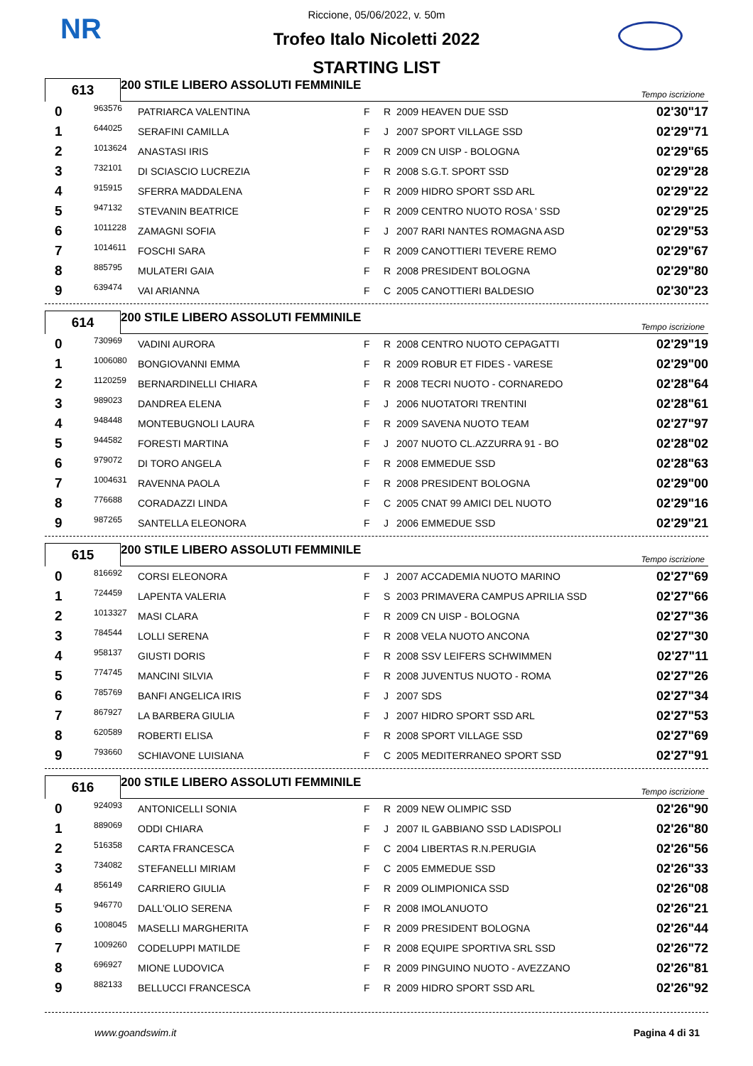NR
Riccione, 05/06/2022, v. 50m
Trofeo Italo Nicoletti 2022
STARTING LIST
613
200 STILE LIBERO ASSOLUTI FEMMINILE Tempo iscrizione
| 0 | 963576 | PATRIARCA VALENTINA | F | R | 2009 HEAVEN DUE SSD | 02'30"17 |
| 1 | 644025 | SERAFINI CAMILLA | F | J | 2007 SPORT VILLAGE SSD | 02'29"71 |
| 2 | 1013624 | ANASTASI IRIS | F | R | 2009 CN UISP - BOLOGNA | 02'29"65 |
| 3 | 732101 | DI SCIASCIO LUCREZIA | F | R | 2008 S.G.T. SPORT SSD | 02'29"28 |
| 4 | 915915 | SFERRA MADDALENA | F | R | 2009 HIDRO SPORT SSD ARL | 02'29"22 |
| 5 | 947132 | STEVANIN BEATRICE | F | R | 2009 CENTRO NUOTO ROSA ' SSD | 02'29"25 |
| 6 | 1011228 | ZAMAGNI SOFIA | F | J | 2007 RARI NANTES ROMAGNA ASD | 02'29"53 |
| 7 | 1014611 | FOSCHI SARA | F | R | 2009 CANOTTIERI TEVERE REMO | 02'29"67 |
| 8 | 885795 | MULATERI GAIA | F | R | 2008 PRESIDENT BOLOGNA | 02'29"80 |
| 9 | 639474 | VAI ARIANNA | F | C | 2005 CANOTTIERI BALDESIO | 02'30"23 |
614
200 STILE LIBERO ASSOLUTI FEMMINILE Tempo iscrizione
| 0 | 730969 | VADINI AURORA | F | R | 2008 CENTRO NUOTO CEPAGATTI | 02'29"19 |
| 1 | 1006080 | BONGIOVANNI EMMA | F | R | 2009 ROBUR ET FIDES - VARESE | 02'29"00 |
| 2 | 1120259 | BERNARDINELLI CHIARA | F | R | 2008 TECRI NUOTO - CORNAREDO | 02'28"64 |
| 3 | 989023 | DANDREA ELENA | F | J | 2006 NUOTATORI TRENTINI | 02'28"61 |
| 4 | 948448 | MONTEBUGNOLI LAURA | F | R | 2009 SAVENA NUOTO TEAM | 02'27"97 |
| 5 | 944582 | FORESTI MARTINA | F | J | 2007 NUOTO CL.AZZURRA 91 - BO | 02'28"02 |
| 6 | 979072 | DI TORO ANGELA | F | R | 2008 EMMEDUE SSD | 02'28"63 |
| 7 | 1004631 | RAVENNA PAOLA | F | R | 2008 PRESIDENT BOLOGNA | 02'29"00 |
| 8 | 776688 | CORADAZZI LINDA | F | C | 2005 CNAT 99 AMICI DEL NUOTO | 02'29"16 |
| 9 | 987265 | SANTELLA ELEONORA | F | J | 2006 EMMEDUE SSD | 02'29"21 |
615
200 STILE LIBERO ASSOLUTI FEMMINILE Tempo iscrizione
| 0 | 816692 | CORSI ELEONORA | F | J | 2007 ACCADEMIA NUOTO MARINO | 02'27"69 |
| 1 | 724459 | LAPENTA VALERIA | F | S | 2003 PRIMAVERA CAMPUS APRILIA SSD | 02'27"66 |
| 2 | 1013327 | MASI CLARA | F | R | 2009 CN UISP - BOLOGNA | 02'27"36 |
| 3 | 784544 | LOLLI SERENA | F | R | 2008 VELA NUOTO ANCONA | 02'27"30 |
| 4 | 958137 | GIUSTI DORIS | F | R | 2008 SSV LEIFERS SCHWIMMEN | 02'27"11 |
| 5 | 774745 | MANCINI SILVIA | F | R | 2008 JUVENTUS NUOTO - ROMA | 02'27"26 |
| 6 | 785769 | BANFI ANGELICA IRIS | F | J | 2007 SDS | 02'27"34 |
| 7 | 867927 | LA BARBERA GIULIA | F | J | 2007 HIDRO SPORT SSD ARL | 02'27"53 |
| 8 | 620589 | ROBERTI ELISA | F | R | 2008 SPORT VILLAGE SSD | 02'27"69 |
| 9 | 793660 | SCHIAVONE LUISIANA | F | C | 2005 MEDITERRANEO SPORT SSD | 02'27"91 |
616
200 STILE LIBERO ASSOLUTI FEMMINILE Tempo iscrizione
| 0 | 924093 | ANTONICELLI SONIA | F | R | 2009 NEW OLIMPIC SSD | 02'26"90 |
| 1 | 889069 | ODDI CHIARA | F | J | 2007 IL GABBIANO SSD LADISPOLI | 02'26"80 |
| 2 | 516358 | CARTA FRANCESCA | F | C | 2004 LIBERTAS R.N.PERUGIA | 02'26"56 |
| 3 | 734082 | STEFANELLI MIRIAM | F | C | 2005 EMMEDUE SSD | 02'26"33 |
| 4 | 856149 | CARRIERO GIULIA | F | R | 2009 OLIMPIONICA SSD | 02'26"08 |
| 5 | 946770 | DALL'OLIO SERENA | F | R | 2008 IMOLANUOTO | 02'26"21 |
| 6 | 1008045 | MASELLI MARGHERITA | F | R | 2009 PRESIDENT BOLOGNA | 02'26"44 |
| 7 | 1009260 | CODELUPPI MATILDE | F | R | 2008 EQUIPE SPORTIVA SRL SSD | 02'26"72 |
| 8 | 696927 | MIONE LUDOVICA | F | R | 2009 PINGUINO NUOTO - AVEZZANO | 02'26"81 |
| 9 | 882133 | BELLUCCI FRANCESCA | F | R | 2009 HIDRO SPORT SSD ARL | 02'26"92 |
www.goandswim.it Pagina 4 di 31